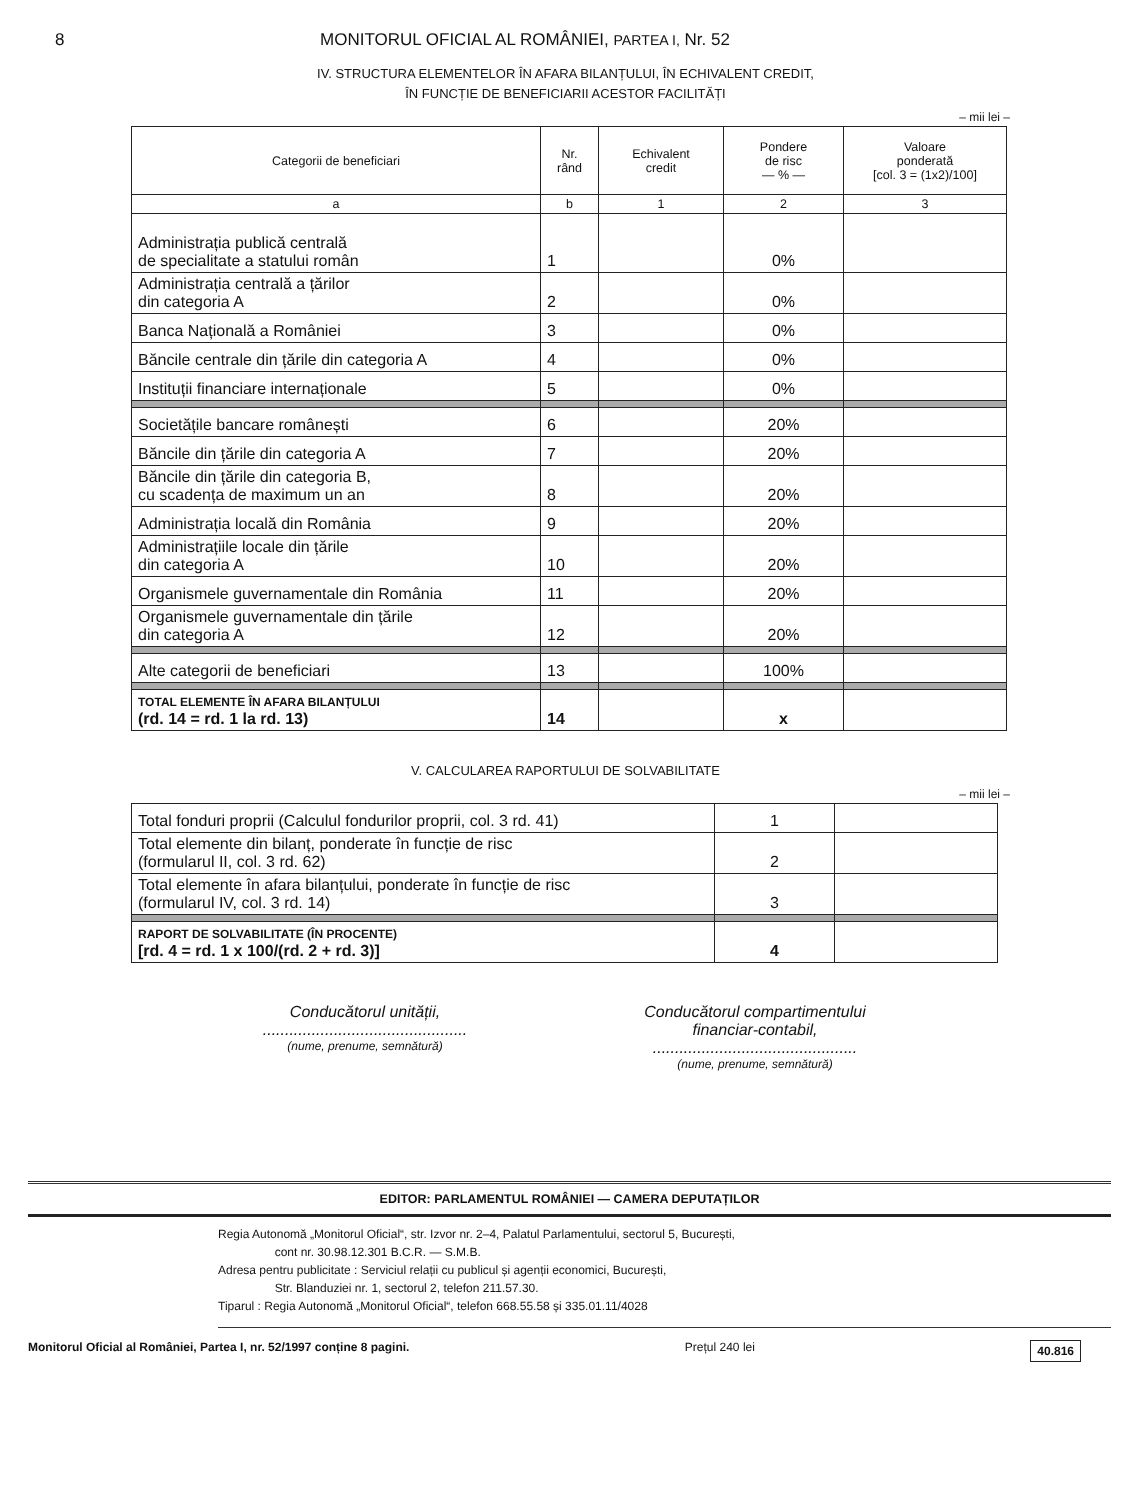8 MONITORUL OFICIAL AL ROMÂNIEI, PARTEA I, Nr. 52
IV. STRUCTURA ELEMENTELOR ÎN AFARA BILANȚULUI, ÎN ECHIVALENT CREDIT,
ÎN FUNCȚIE DE BENEFICIARII ACESTOR FACILITĂȚI
– mii lei –
| Categorii de beneficiari | Nr. rând | Echivalent credit | Pondere de risc — % — | Valoare ponderată [col. 3 = (1x2)/100] |
| --- | --- | --- | --- | --- |
| a | b | 1 | 2 | 3 |
| Administrația publică centrală de specialitate a statului român | 1 | | 0% | |
| Administrația centrală a țărilor din categoria A | 2 | | 0% | |
| Banca Națională a României | 3 | | 0% | |
| Băncile centrale din țările din categoria A | 4 | | 0% | |
| Instituții financiare internaționale | 5 | | 0% | |
| Societățile bancare românești | 6 | | 20% | |
| Băncile din țările din categoria A | 7 | | 20% | |
| Băncile din țările din categoria B, cu scadența de maximum un an | 8 | | 20% | |
| Administrația locală din România | 9 | | 20% | |
| Administrațiile locale din țările din categoria A | 10 | | 20% | |
| Organismele guvernamentale din România | 11 | | 20% | |
| Organismele guvernamentale din țările din categoria A | 12 | | 20% | |
| Alte categorii de beneficiari | 13 | | 100% | |
| TOTAL ELEMENTE ÎN AFARA BILANȚULUI (rd. 14 = rd. 1 la rd. 13) | 14 | | x | |
V. CALCULAREA RAPORTULUI DE SOLVABILITATE
– mii lei –
| Total fonduri proprii (Calculul fondurilor proprii, col. 3 rd. 41) | 1 | |
| Total elemente din bilanț, ponderate în funcție de risc (formularul II, col. 3 rd. 62) | 2 | |
| Total elemente în afara bilanțului, ponderate în funcție de risc (formularul IV, col. 3 rd. 14) | 3 | |
| RAPORT DE SOLVABILITATE (ÎN PROCENTE) [rd. 4 = rd. 1 x 100/(rd. 2 + rd. 3)] | 4 | |
Conducătorul unității,
..............................................
(nume, prenume, semnătură)
Conducătorul compartimentului
financiar-contabil,
..............................................
(nume, prenume, semnătură)
EDITOR: PARLAMENTUL ROMÂNIEI — CAMERA DEPUTAȚILOR
Regia Autonomă „Monitorul Oficial“, str. Izvor nr. 2–4, Palatul Parlamentului, sectorul 5, București,
cont nr. 30.98.12.301 B.C.R. — S.M.B.
Adresa pentru publicitate : Serviciul relații cu publicul și agenții economici, București,
Str. Blanduziei nr. 1, sectorul 2, telefon 211.57.30.
Tiparul : Regia Autonomă „Monitorul Oficial“, telefon 668.55.58 și 335.01.11/4028
Monitorul Oficial al României, Partea I, nr. 52/1997 conține 8 pagini. Prețul 240 lei 40.816